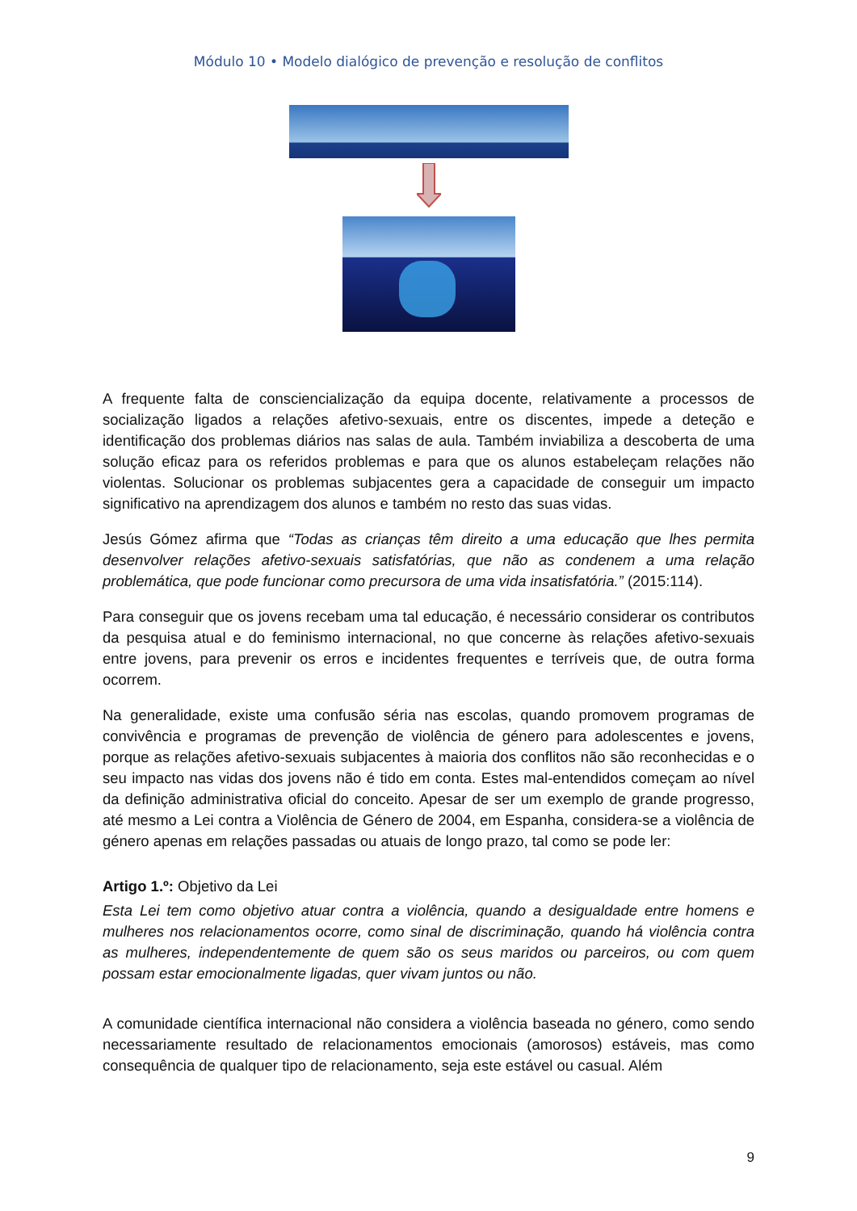Módulo 10 • Modelo dialógico de prevenção e resolução de conflitos
A frequente falta de consciencialização da equipa docente, relativamente a processos de socialização ligados a relações afetivo-sexuais, entre os discentes, impede a deteção e identificação dos problemas diários nas salas de aula. Também inviabiliza a descoberta de uma solução eficaz para os referidos problemas e para que os alunos estabeleçam relações não violentas. Solucionar os problemas subjacentes gera a capacidade de conseguir um impacto significativo na aprendizagem dos alunos e também no resto das suas vidas.
Jesús Gómez afirma que “Todas as crianças têm direito a uma educação que lhes permita desenvolver relações afetivo-sexuais satisfatórias, que não as condenem a uma relação problemática, que pode funcionar como precursora de uma vida insatisfatória.” (2015:114).
Para conseguir que os jovens recebam uma tal educação, é necessário considerar os contributos da pesquisa atual e do feminismo internacional, no que concerne às relações afetivo-sexuais entre jovens, para prevenir os erros e incidentes frequentes e terríveis que, de outra forma ocorrem.
Na generalidade, existe uma confusão séria nas escolas, quando promovem programas de convivência e programas de prevenção de violência de género para adolescentes e jovens, porque as relações afetivo-sexuais subjacentes à maioria dos conflitos não são reconhecidas e o seu impacto nas vidas dos jovens não é tido em conta. Estes mal-entendidos começam ao nível da definição administrativa oficial do conceito. Apesar de ser um exemplo de grande progresso, até mesmo a Lei contra a Violência de Género de 2004, em Espanha, considera-se a violência de género apenas em relações passadas ou atuais de longo prazo, tal como se pode ler:
Artigo 1.º: Objetivo da Lei
Esta Lei tem como objetivo atuar contra a violência, quando a desigualdade entre homens e mulheres nos relacionamentos ocorre, como sinal de discriminação, quando há violência contra as mulheres, independentemente de quem são os seus maridos ou parceiros, ou com quem possam estar emocionalmente ligadas, quer vivam juntos ou não.
A comunidade científica internacional não considera a violência baseada no género, como sendo necessariamente resultado de relacionamentos emocionais (amorosos) estáveis, mas como consequência de qualquer tipo de relacionamento, seja este estável ou casual. Além
9